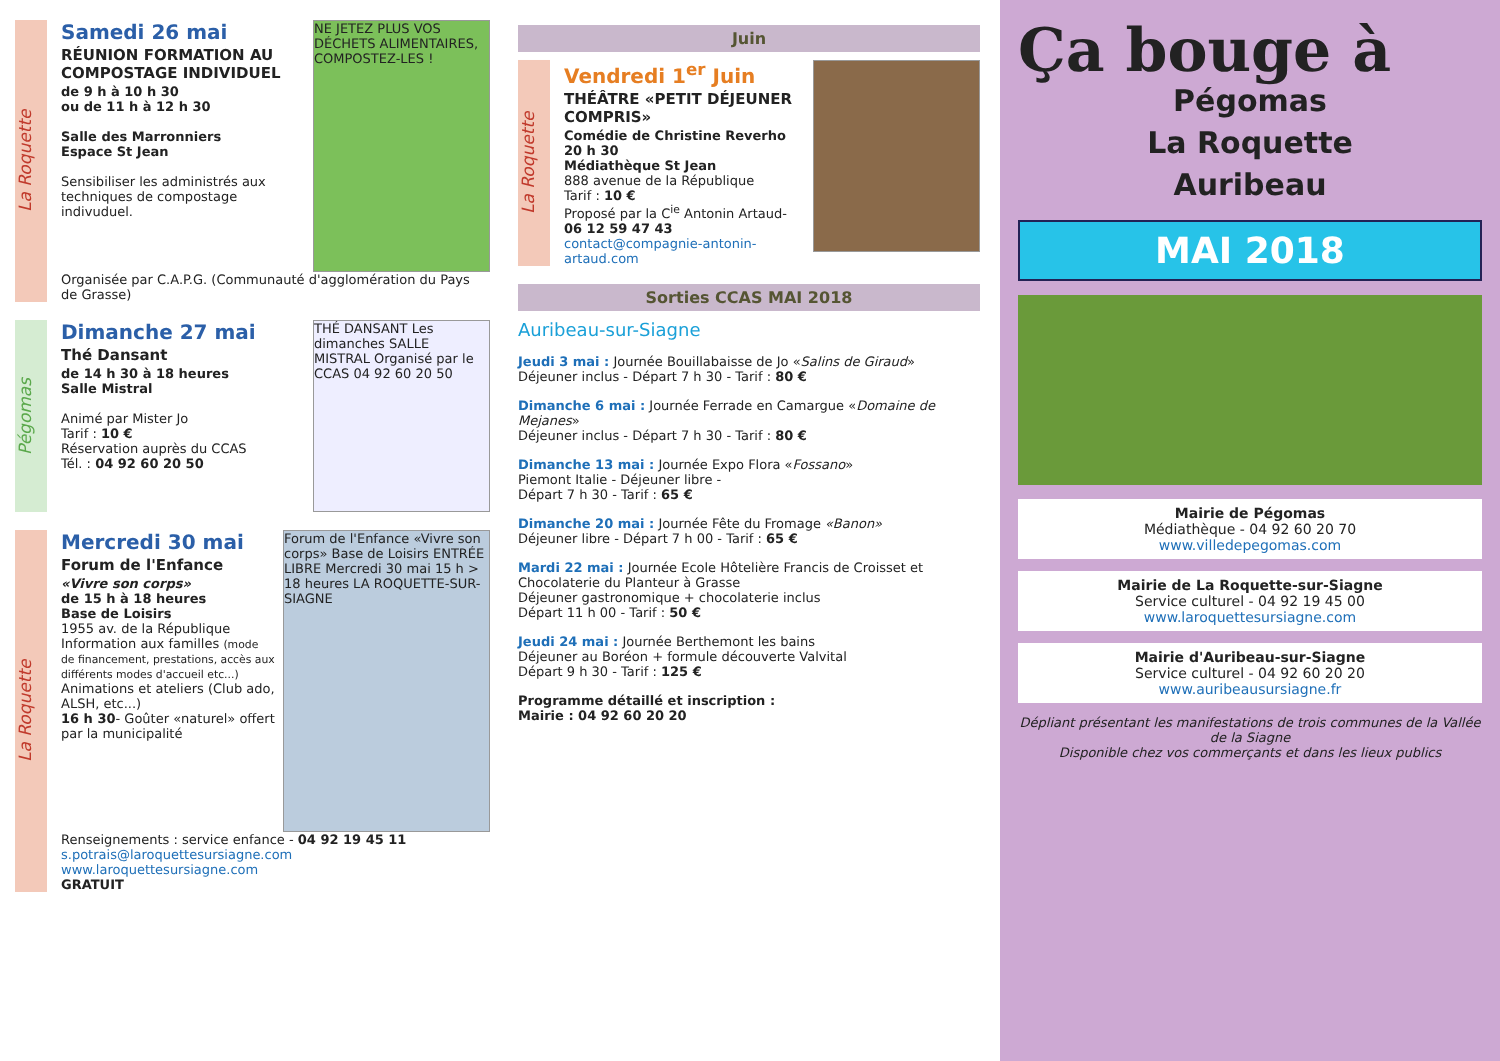La Roquette
Samedi 26 mai
RÉUNION FORMATION AU COMPOSTAGE INDIVIDUEL
de 9 h à 10 h 30
ou de 11 h à 12 h 30
Salle des Marronniers
Espace St Jean
Sensibiliser les administrés aux techniques de compostage indivuduel.
NE JETEZ PLUS VOS DÉCHETS ALIMENTAIRES, COMPOSTEZ-LES !
Organisée par C.A.P.G. (Communauté d'agglomération du Pays de Grasse)
Pégomas
Dimanche 27 mai
Thé Dansant
de 14 h 30 à 18 heures
Salle Mistral
Animé par Mister Jo
Tarif : 10 €
Réservation auprès du CCAS
Tél. : 04 92 60 20 50
THÉ DANSANT Les dimanches SALLE MISTRAL Organisé par le CCAS 04 92 60 20 50
La Roquette
Mercredi 30 mai
Forum de l'Enfance
«Vivre son corps»
de 15 h à 18 heures
Base de Loisirs
1955 av. de la République
Information aux familles (mode de financement, prestations, accès aux différents modes d'accueil etc...)
Animations et ateliers (Club ado, ALSH, etc...)
16 h 30- Goûter «naturel» offert par la municipalité
Forum de l'Enfance «Vivre son corps» Base de Loisirs ENTRÉE LIBRE Mercredi 30 mai 15 h > 18 heures LA ROQUETTE-SUR-SIAGNE
Renseignements : service enfance - 04 92 19 45 11
s.potrais@laroquettesursiagne.com
www.laroquettesursiagne.com
GRATUIT
Juin
La Roquette
Vendredi 1<sup>er</sup> Juin
THÉÂTRE «PETIT DÉJEUNER COMPRIS»
Comédie de Christine Reverho
20 h 30
Médiathèque St Jean
888 avenue de la République
Tarif : 10 €
Proposé par la C<sup>ie</sup> Antonin Artaud- 06 12 59 47 43
contact@compagnie-antonin-artaud.com
Sorties CCAS MAI 2018
Auribeau-sur-Siagne
Jeudi 3 mai : Journée Bouillabaisse de Jo «Salins de Giraud»
Déjeuner inclus - Départ 7 h 30 - Tarif : 80 €
Dimanche 6 mai : Journée Ferrade en Camargue «Domaine de Mejanes»
Déjeuner inclus - Départ 7 h 30 - Tarif : 80 €
Dimanche 13 mai : Journée Expo Flora «Fossano»
Piemont Italie - Déjeuner libre -
Départ 7 h 30 - Tarif : 65 €
Dimanche 20 mai : Journée Fête du Fromage «Banon»
Déjeuner libre - Départ 7 h 00 - Tarif : 65 €
Mardi 22 mai : Journée Ecole Hôtelière Francis de Croisset et Chocolaterie du Planteur à Grasse
Déjeuner gastronomique + chocolaterie inclus
Départ 11 h 00 - Tarif : 50 €
Jeudi 24 mai : Journée Berthemont les bains
Déjeuner au Boréon + formule découverte Valvital
Départ 9 h 30 - Tarif : 125 €
Programme détaillé et inscription :
Mairie : 04 92 60 20 20
Ça bouge à
Pégomas
La Roquette
Auribeau
MAI 2018
Mairie de Pégomas
Médiathèque - 04 92 60 20 70
www.villedepegomas.com
Mairie de La Roquette-sur-Siagne
Service culturel - 04 92 19 45 00
www.laroquettesursiagne.com
Mairie d'Auribeau-sur-Siagne
Service culturel - 04 92 60 20 20
www.auribeausursiagne.fr
Dépliant présentant les manifestations de trois communes de la Vallée de la Siagne
Disponible chez vos commerçants et dans les lieux publics